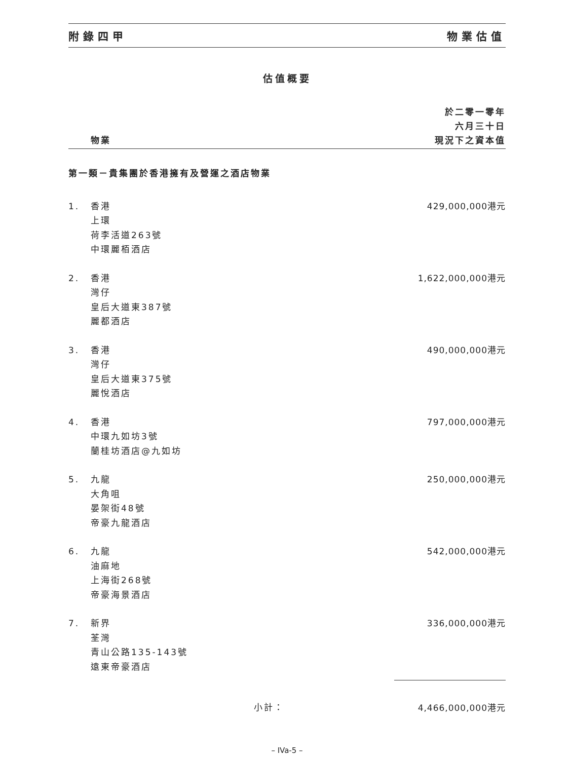附錄四甲 物業估值
估值概要
| | 物業 | 於二零一零年 六月三十日 現況下之資本值 |
| --- | --- | --- |
| 第一類－貴集團於香港擁有及營運之酒店物業 | | |
| 1. | 香港 上環 荷李活道263號 中環麗栢酒店 | 429,000,000港元 |
| 2. | 香港 灣仔 皇后大道東387號 麗都酒店 | 1,622,000,000港元 |
| 3. | 香港 灣仔 皇后大道東375號 麗悅酒店 | 490,000,000港元 |
| 4. | 香港 中環九如坊3號 蘭桂坊酒店@九如坊 | 797,000,000港元 |
| 5. | 九龍 大角咀 晏架街48號 帝豪九龍酒店 | 250,000,000港元 |
| 6. | 九龍 油麻地 上海街268號 帝豪海景酒店 | 542,000,000港元 |
| 7. | 新界 荃灣 青山公路135-143號 遠東帝豪酒店 | 336,000,000港元 |
| | 小計： | 4,466,000,000港元 |
– IVa-5 –